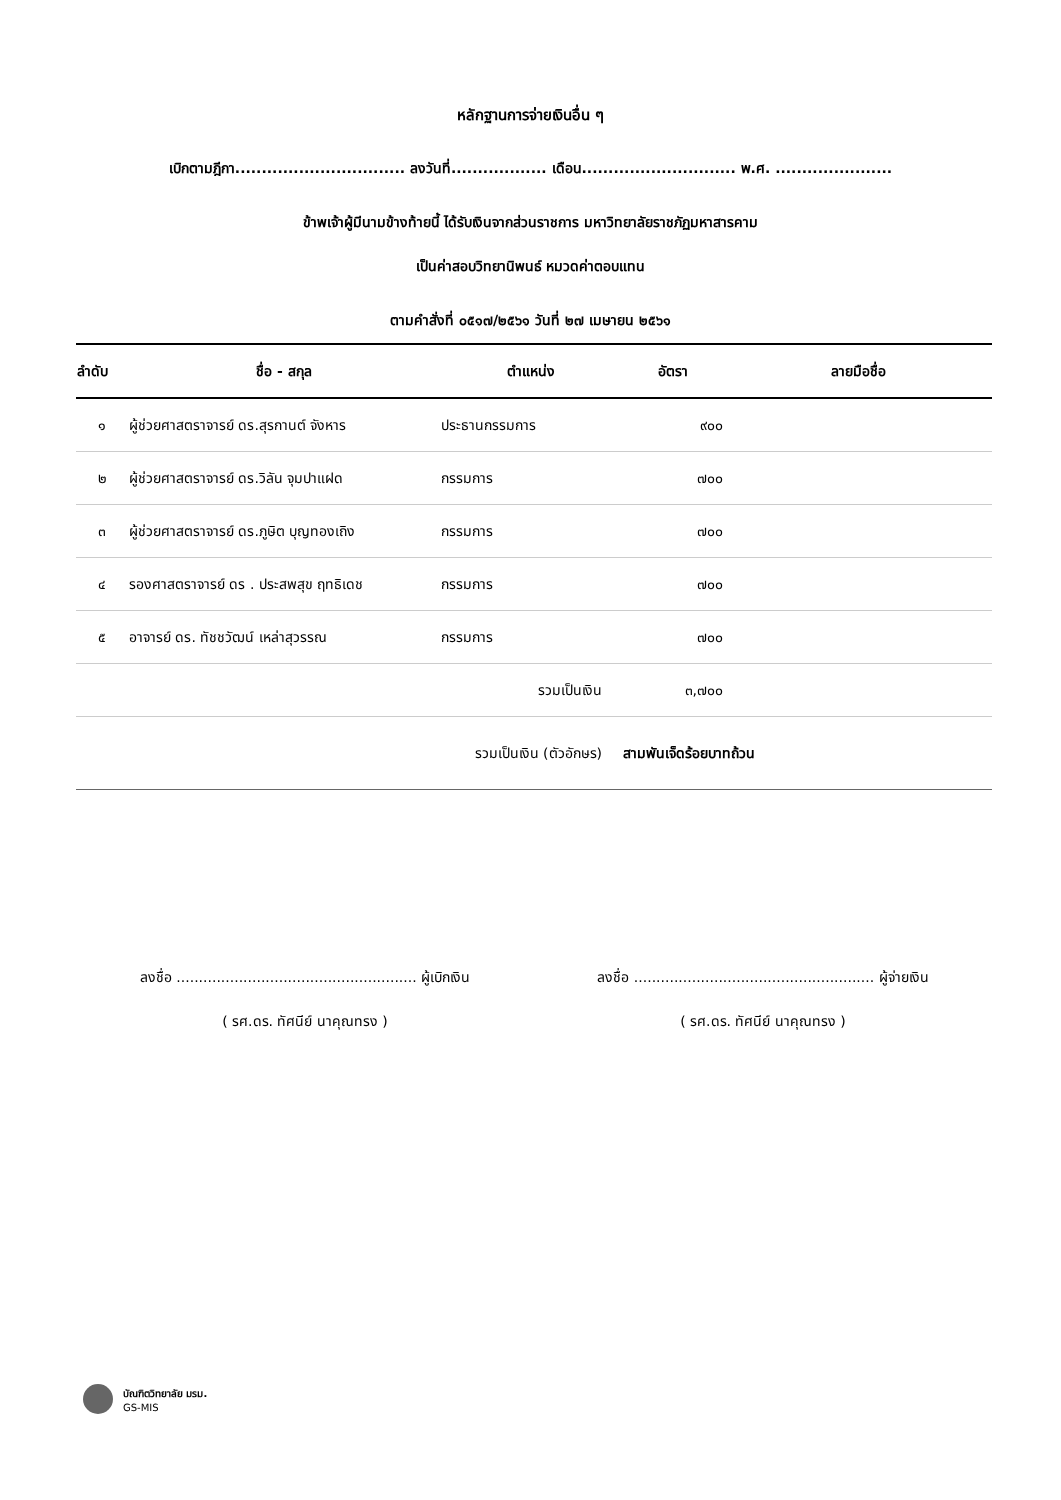หลักฐานการจ่ายเงินอื่น ๆ
เบิกตามฎีกา................................ ลงวันที่.................. เดือน............................. พ.ศ. ......................
ข้าพเจ้าผู้มีนามข้างท้ายนี้ ได้รับเงินจากส่วนราชการ มหาวิทยาลัยราชภัฏมหาสารคาม
เป็นค่าสอบวิทยานิพนธ์ หมวดค่าตอบแทน
ตามคำสั่งที่ ๐๕๑๗/๒๕๖๑ วันที่ ๒๗ เมษายน ๒๕๖๑
| ลำดับ | ชื่อ - สกุล | ตำแหน่ง | อัตรา | ลายมือชื่อ |
| --- | --- | --- | --- | --- |
| ๑ | ผู้ช่วยศาสตราจารย์ ดร.สุรกานต์ จังหาร | ประธานกรรมการ | ๙๐๐ | |
| ๒ | ผู้ช่วยศาสตราจารย์ ดร.วิลัน จุมปาแฝด | กรรมการ | ๗๐๐ | |
| ๓ | ผู้ช่วยศาสตราจารย์ ดร.ภูษิต บุญทองเถิง | กรรมการ | ๗๐๐ | |
| ๔ | รองศาสตราจารย์ ดร . ประสพสุข ฤทธิเดช | กรรมการ | ๗๐๐ | |
| ๕ | อาจารย์ ดร. ทัชชวัฒน์ เหล่าสุวรรณ | กรรมการ | ๗๐๐ | |
| | | รวมเป็นเงิน | ๓,๗๐๐ | |
| | รวมเป็นเงิน (ตัวอักษร) | | สามพันเจ็ดร้อยบาทถ้วน | |
ลงชื่อ ...................................................... ผู้เบิกเงิน
( รศ.ดร. ทัศนีย์ นาคุณทรง )
ลงชื่อ ...................................................... ผู้จ่ายเงิน
( รศ.ดร. ทัศนีย์ นาคุณทรง )
บัณฑิตวิทยาลัย มรม.
GS-MIS